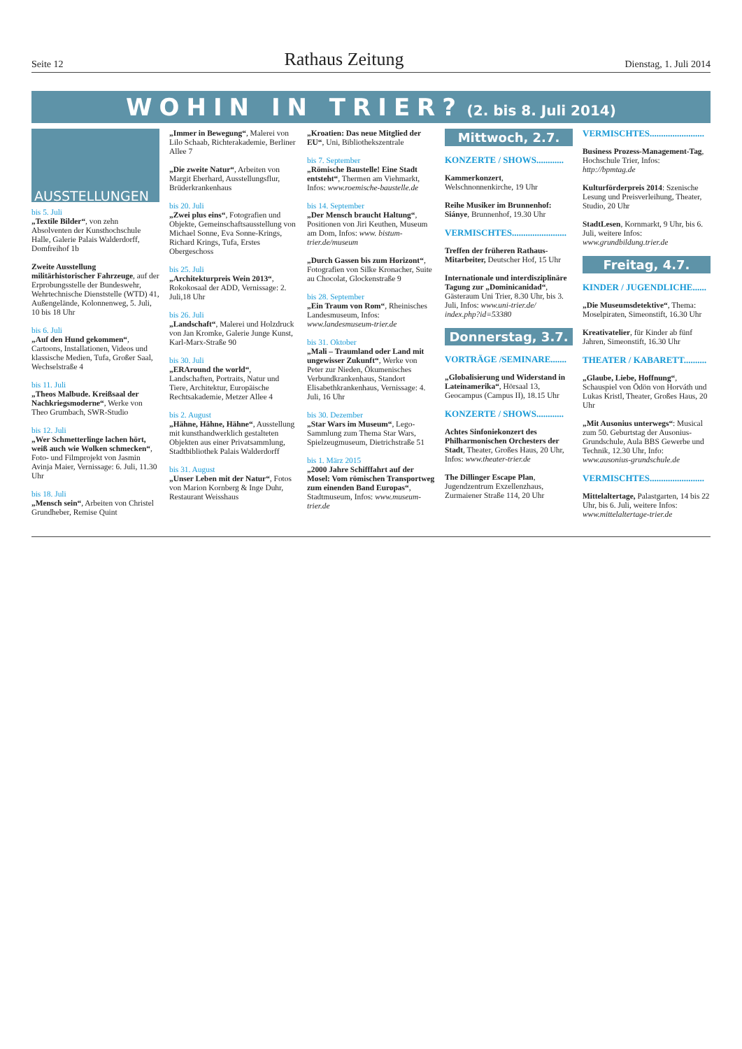Seite 12 Rathaus Zeitung Dienstag, 1. Juli 2014
WOHIN IN TRIER? (2. bis 8. Juli 2014)
AUSSTELLUNGEN
bis 5. Juli
„Textile Bilder“, von zehn Absolventen der Kunsthochschule Halle, Galerie Palais Walderdorff, Domfreihof 1b
Zweite Ausstellung militärhistorischer Fahrzeuge, auf der Erprobungsstelle der Bundeswehr, Wehrtechnische Dienststelle (WTD) 41, Außengelände, Kolonnenweg, 5. Juli, 10 bis 18 Uhr
bis 6. Juli
„Auf den Hund gekommen“, Cartoons, Installationen, Videos und klassische Medien, Tufa, Großer Saal, Wechselstraße 4
bis 11. Juli
„Theos Malbude. Kreißsaal der Nachkriegsmoderne“, Werke von Theo Grumbach, SWR-Studio
bis 12. Juli
„Wer Schmetterlinge lachen hört, weiß auch wie Wolken schmecken“, Foto- und Filmprojekt von Jasmin Avinja Maier, Vernissage: 6. Juli, 11.30 Uhr
bis 18. Juli
„Mensch sein“, Arbeiten von Christel Grundheber, Remise Quint
„Immer in Bewegung“, Malerei von Lilo Schaab, Richterakademie, Berliner Allee 7
„Die zweite Natur“, Arbeiten von Margit Eberhard, Ausstellungsflur, Brüderkrankenhaus
bis 20. Juli
„Zwei plus eins“, Fotografien und Objekte, Gemeinschaftsausstellung von Michael Sonne, Eva Sonne-Krings, Richard Krings, Tufa, Erstes Obergeschoss
bis 25. Juli
„Architekturpreis Wein 2013“, Rokokosaal der ADD, Vernissage: 2. Juli,18 Uhr
bis 26. Juli
„Landschaft“, Malerei und Holzdruck von Jan Kromke, Galerie Junge Kunst, Karl-Marx-Straße 90
bis 30. Juli
„ERAround the world“, Landschaften, Portraits, Natur und Tiere, Architektur, Europäische Rechtsakademie, Metzer Allee 4
bis 2. August
„Hähne, Hähne, Hähne“, Ausstellung mit kunsthandwerklich gestalteten Objekten aus einer Privatsammlung, Stadtbibliothek Palais Walderdorff
bis 31. August
„Unser Leben mit der Natur“, Fotos von Marion Kornberg & Inge Duhr, Restaurant Weisshaus
„Kroatien: Das neue Mitglied der EU“, Uni, Bibliothekszentrale
bis 7. September
„Römische Baustelle! Eine Stadt entsteht“, Thermen am Viehmarkt, Infos: www.roemische-baustelle.de
bis 14. September
„Der Mensch braucht Haltung“, Positionen von Jiri Keuthen, Museum am Dom, Infos: www. bistum-trier.de/museum
„Durch Gassen bis zum Horizont“, Fotografien von Silke Kronacher, Suite au Chocolat, Glockenstraße 9
bis 28. September
„Ein Traum von Rom“, Rheinisches Landesmuseum, Infos: www.landesmuseum-trier.de
bis 31. Oktober
„Mali – Traumland oder Land mit ungewisser Zukunft“, Werke von Peter zur Nieden, Ökumenisches Verbundkrankenhaus, Standort Elisabethkrankenhaus, Vernissage: 4. Juli, 16 Uhr
bis 30. Dezember
„Star Wars im Museum“, Lego-Sammlung zum Thema Star Wars, Spielzeugmuseum, Dietrichstraße 51
bis 1. März 2015
„2000 Jahre Schifffahrt auf der Mosel: Vom römischen Transportweg zum einenden Band Europas“, Stadtmuseum, Infos: www.museum-trier.de
Mittwoch, 2.7.
KONZERTE / SHOWS............
Kammerkonzert, Welschnonnenkirche, 19 Uhr
Reihe Musiker im Brunnenhof: Siánye, Brunnenhof, 19.30 Uhr
VERMISCHTES........................
Treffen der früheren Rathaus-Mitarbeiter, Deutscher Hof, 15 Uhr
Internationale und interdisziplinäre Tagung zur „Dominicanidad“, Gästeraum Uni Trier, 8.30 Uhr, bis 3. Juli, Infos: www.uni-trier.de/ index.php?id=53380
Donnerstag, 3.7.
VORTRÄGE /SEMINARE.......
„Globalisierung und Widerstand in Lateinamerika“, Hörsaal 13, Geocampus (Campus II), 18.15 Uhr
KONZERTE / SHOWS............
Achtes Sinfoniekonzert des Philharmonischen Orchesters der Stadt, Theater, Großes Haus, 20 Uhr, Infos: www.theater-trier.de
The Dillinger Escape Plan, Jugendzentrum Exzellenzhaus, Zurmaiener Straße 114, 20 Uhr
VERMISCHTES........................
Business Prozess-Management-Tag, Hochschule Trier, Infos: http://bpmtag.de
Kulturförderpreis 2014: Szenische Lesung und Preisverleihung, Theater, Studio, 20 Uhr
StadtLesen, Kornmarkt, 9 Uhr, bis 6. Juli, weitere Infos: www.grundbildung.trier.de
Freitag, 4.7.
KINDER / JUGENDLICHE......
„Die Museumsdetektive“, Thema: Moselpiraten, Simeonstift, 16.30 Uhr
Kreativatelier, für Kinder ab fünf Jahren, Simeonstift, 16.30 Uhr
THEATER / KABARETT..........
„Glaube, Liebe, Hoffnung“, Schauspiel von Ödön von Horváth und Lukas Kristl, Theater, Großes Haus, 20 Uhr
„Mit Ausonius unterwegs“: Musical zum 50. Geburtstag der Ausonius-Grundschule, Aula BBS Gewerbe und Technik, 12.30 Uhr, Info: www.ausonius-grundschule.de
VERMISCHTES........................
Mittelaltertage, Palastgarten, 14 bis 22 Uhr, bis 6. Juli, weitere Infos: www.mittelaltertage-trier.de